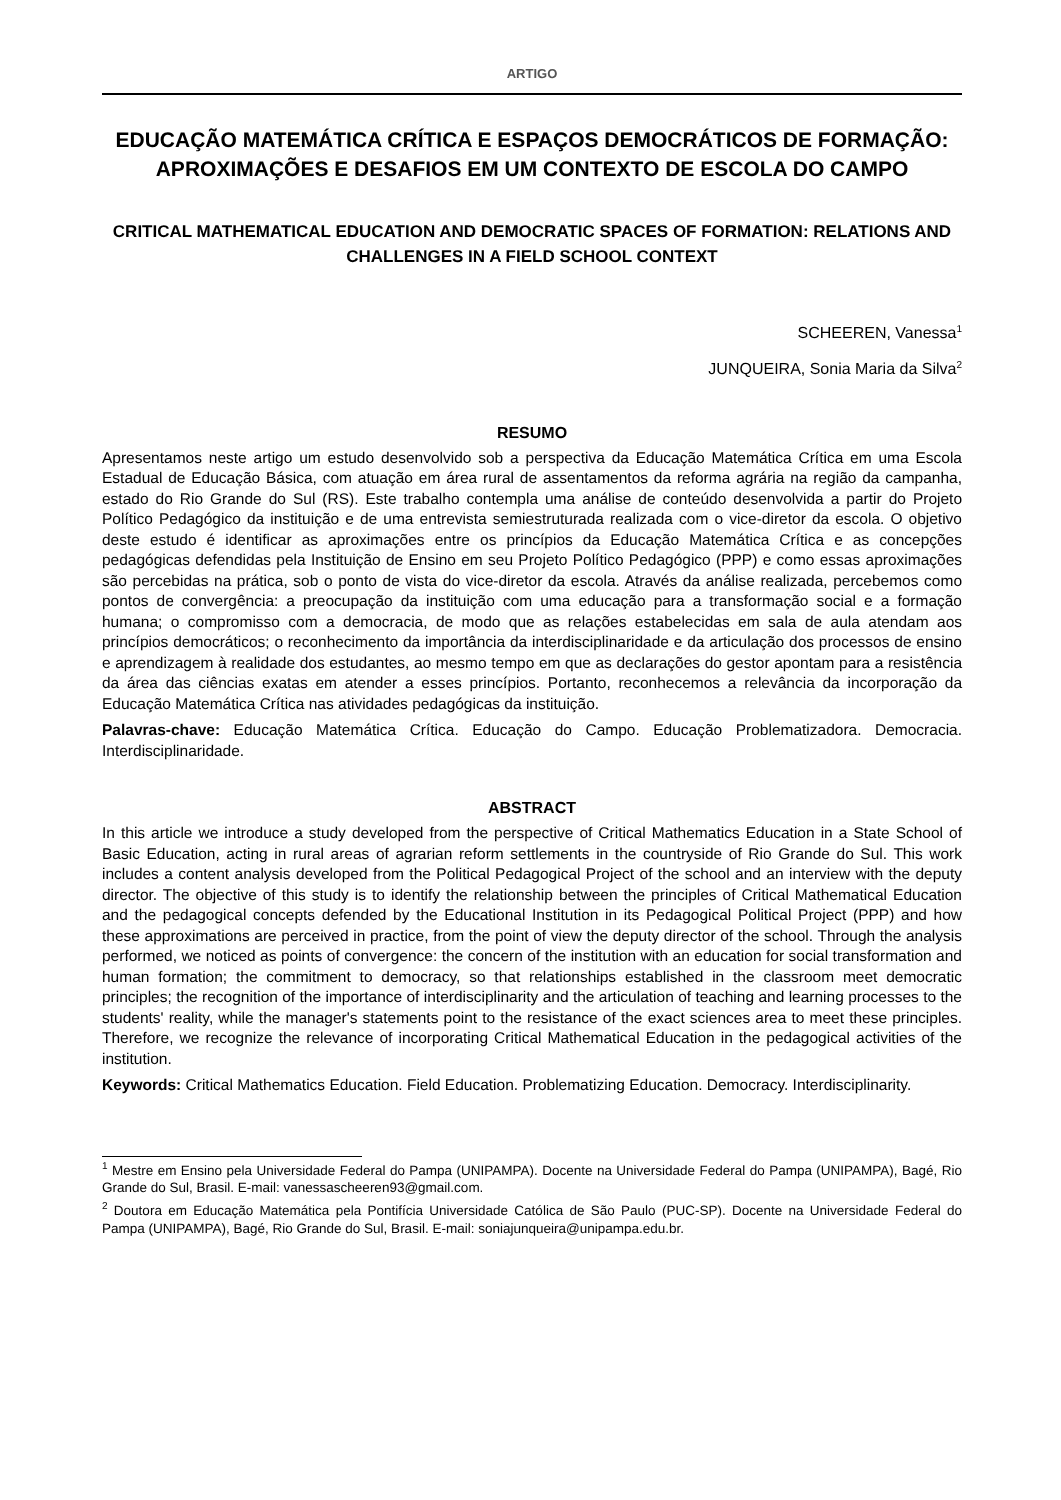ARTIGO
EDUCAÇÃO MATEMÁTICA CRÍTICA E ESPAÇOS DEMOCRÁTICOS DE FORMAÇÃO: APROXIMAÇÕES E DESAFIOS EM UM CONTEXTO DE ESCOLA DO CAMPO
CRITICAL MATHEMATICAL EDUCATION AND DEMOCRATIC SPACES OF FORMATION: RELATIONS AND CHALLENGES IN A FIELD SCHOOL CONTEXT
SCHEEREN, Vanessa<sup>1</sup>
JUNQUEIRA, Sonia Maria da Silva<sup>2</sup>
RESUMO
Apresentamos neste artigo um estudo desenvolvido sob a perspectiva da Educação Matemática Crítica em uma Escola Estadual de Educação Básica, com atuação em área rural de assentamentos da reforma agrária na região da campanha, estado do Rio Grande do Sul (RS). Este trabalho contempla uma análise de conteúdo desenvolvida a partir do Projeto Político Pedagógico da instituição e de uma entrevista semiestruturada realizada com o vice-diretor da escola. O objetivo deste estudo é identificar as aproximações entre os princípios da Educação Matemática Crítica e as concepções pedagógicas defendidas pela Instituição de Ensino em seu Projeto Político Pedagógico (PPP) e como essas aproximações são percebidas na prática, sob o ponto de vista do vice-diretor da escola. Através da análise realizada, percebemos como pontos de convergência: a preocupação da instituição com uma educação para a transformação social e a formação humana; o compromisso com a democracia, de modo que as relações estabelecidas em sala de aula atendam aos princípios democráticos; o reconhecimento da importância da interdisciplinaridade e da articulação dos processos de ensino e aprendizagem à realidade dos estudantes, ao mesmo tempo em que as declarações do gestor apontam para a resistência da área das ciências exatas em atender a esses princípios. Portanto, reconhecemos a relevância da incorporação da Educação Matemática Crítica nas atividades pedagógicas da instituição.
Palavras-chave: Educação Matemática Crítica. Educação do Campo. Educação Problematizadora. Democracia. Interdisciplinaridade.
ABSTRACT
In this article we introduce a study developed from the perspective of Critical Mathematics Education in a State School of Basic Education, acting in rural areas of agrarian reform settlements in the countryside of Rio Grande do Sul. This work includes a content analysis developed from the Political Pedagogical Project of the school and an interview with the deputy director. The objective of this study is to identify the relationship between the principles of Critical Mathematical Education and the pedagogical concepts defended by the Educational Institution in its Pedagogical Political Project (PPP) and how these approximations are perceived in practice, from the point of view the deputy director of the school. Through the analysis performed, we noticed as points of convergence: the concern of the institution with an education for social transformation and human formation; the commitment to democracy, so that relationships established in the classroom meet democratic principles; the recognition of the importance of interdisciplinarity and the articulation of teaching and learning processes to the students' reality, while the manager's statements point to the resistance of the exact sciences area to meet these principles. Therefore, we recognize the relevance of incorporating Critical Mathematical Education in the pedagogical activities of the institution.
Keywords: Critical Mathematics Education. Field Education. Problematizing Education. Democracy. Interdisciplinarity.
<sup>1</sup> Mestre em Ensino pela Universidade Federal do Pampa (UNIPAMPA). Docente na Universidade Federal do Pampa (UNIPAMPA), Bagé, Rio Grande do Sul, Brasil. E-mail: vanessascheeren93@gmail.com.
<sup>2</sup> Doutora em Educação Matemática pela Pontifícia Universidade Católica de São Paulo (PUC-SP). Docente na Universidade Federal do Pampa (UNIPAMPA), Bagé, Rio Grande do Sul, Brasil. E-mail: soniajunqueira@unipampa.edu.br.